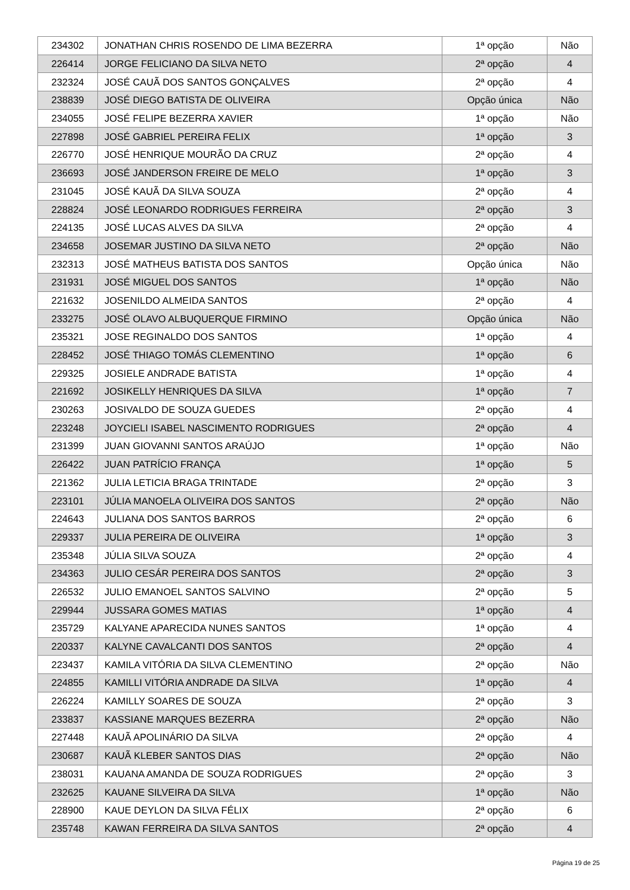| 234302 | JONATHAN CHRIS ROSENDO DE LIMA BEZERRA | 1ª opção | Não |
| 226414 | JORGE FELICIANO DA SILVA NETO | 2ª opção | 4 |
| 232324 | JOSÉ CAUÃ DOS SANTOS GONÇALVES | 2ª opção | 4 |
| 238839 | JOSÉ DIEGO BATISTA DE OLIVEIRA | Opção única | Não |
| 234055 | JOSÉ FELIPE BEZERRA XAVIER | 1ª opção | Não |
| 227898 | JOSÉ GABRIEL PEREIRA FELIX | 1ª opção | 3 |
| 226770 | JOSÉ HENRIQUE MOURÃO DA CRUZ | 2ª opção | 4 |
| 236693 | JOSÉ JANDERSON FREIRE DE MELO | 1ª opção | 3 |
| 231045 | JOSÉ KAUÃ DA SILVA SOUZA | 2ª opção | 4 |
| 228824 | JOSÉ LEONARDO RODRIGUES FERREIRA | 2ª opção | 3 |
| 224135 | JOSÉ LUCAS ALVES DA SILVA | 2ª opção | 4 |
| 234658 | JOSEMAR JUSTINO DA SILVA NETO | 2ª opção | Não |
| 232313 | JOSÉ MATHEUS BATISTA DOS SANTOS | Opção única | Não |
| 231931 | JOSÉ MIGUEL DOS SANTOS | 1ª opção | Não |
| 221632 | JOSENILDO ALMEIDA SANTOS | 2ª opção | 4 |
| 233275 | JOSÉ OLAVO ALBUQUERQUE FIRMINO | Opção única | Não |
| 235321 | JOSE REGINALDO DOS SANTOS | 1ª opção | 4 |
| 228452 | JOSÉ THIAGO TOMÁS CLEMENTINO | 1ª opção | 6 |
| 229325 | JOSIELE ANDRADE BATISTA | 1ª opção | 4 |
| 221692 | JOSIKELLY HENRIQUES DA SILVA | 1ª opção | 7 |
| 230263 | JOSIVALDO DE SOUZA GUEDES | 2ª opção | 4 |
| 223248 | JOYCIELI ISABEL NASCIMENTO RODRIGUES | 2ª opção | 4 |
| 231399 | JUAN GIOVANNI SANTOS ARAÚJO | 1ª opção | Não |
| 226422 | JUAN PATRÍCIO FRANÇA | 1ª opção | 5 |
| 221362 | JULIA LETICIA BRAGA TRINTADE | 2ª opção | 3 |
| 223101 | JÚLIA MANOELA OLIVEIRA DOS SANTOS | 2ª opção | Não |
| 224643 | JULIANA DOS SANTOS BARROS | 2ª opção | 6 |
| 229337 | JULIA PEREIRA DE OLIVEIRA | 1ª opção | 3 |
| 235348 | JÚLIA SILVA SOUZA | 2ª opção | 4 |
| 234363 | JULIO CESÁR PEREIRA DOS SANTOS | 2ª opção | 3 |
| 226532 | JULIO EMANOEL SANTOS SALVINO | 2ª opção | 5 |
| 229944 | JUSSARA GOMES MATIAS | 1ª opção | 4 |
| 235729 | KALYANE APARECIDA NUNES SANTOS | 1ª opção | 4 |
| 220337 | KALYNE CAVALCANTI DOS SANTOS | 2ª opção | 4 |
| 223437 | KAMILA VITÓRIA DA SILVA CLEMENTINO | 2ª opção | Não |
| 224855 | KAMILLI VITÓRIA ANDRADE DA SILVA | 1ª opção | 4 |
| 226224 | KAMILLY SOARES DE SOUZA | 2ª opção | 3 |
| 233837 | KASSIANE MARQUES BEZERRA | 2ª opção | Não |
| 227448 | KAUÃ APOLINÁRIO DA SILVA | 2ª opção | 4 |
| 230687 | KAUÃ KLEBER SANTOS DIAS | 2ª opção | Não |
| 238031 | KAUANA AMANDA DE SOUZA RODRIGUES | 2ª opção | 3 |
| 232625 | KAUANE SILVEIRA DA SILVA | 1ª opção | Não |
| 228900 | KAUE DEYLON DA SILVA FÉLIX | 2ª opção | 6 |
| 235748 | KAWAN FERREIRA DA SILVA SANTOS | 2ª opção | 4 |
Página 19 de 25